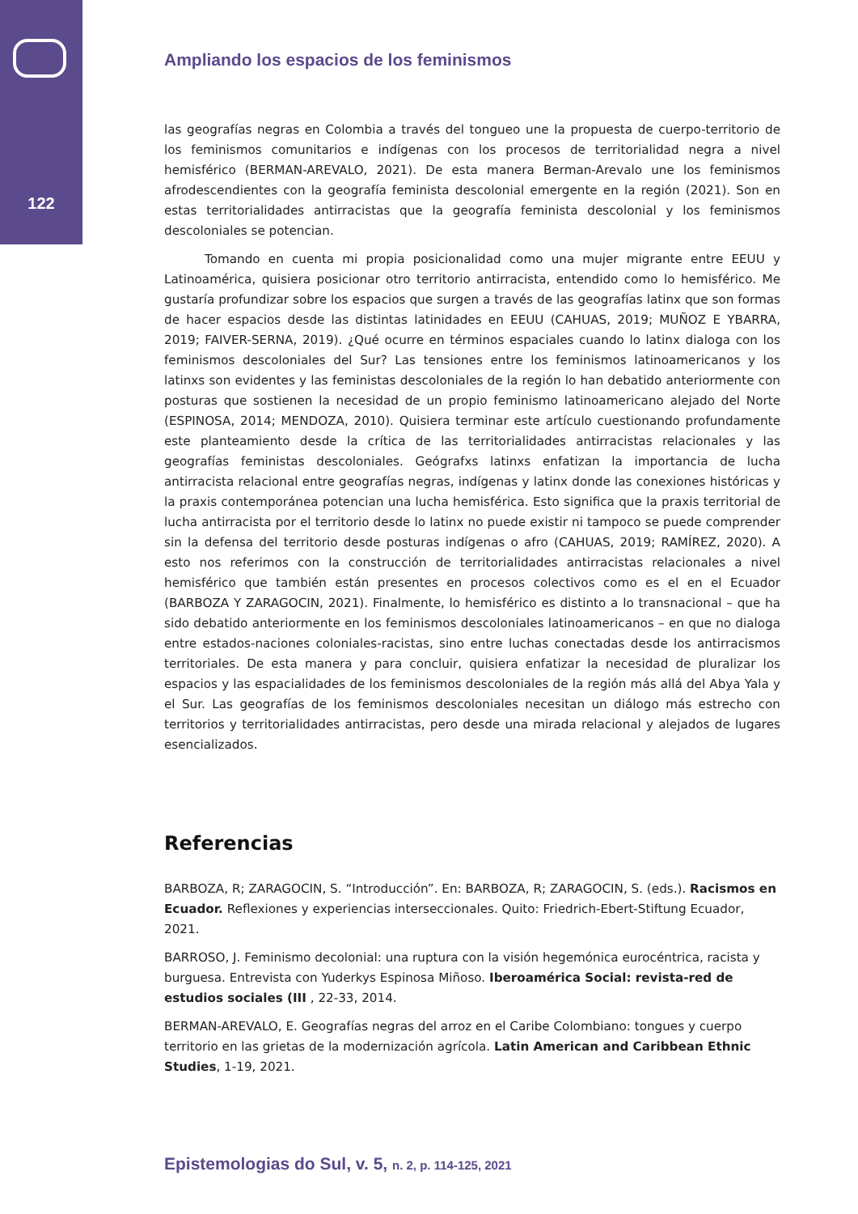122
Ampliando los espacios de los feminismos
las geografías negras en Colombia a través del tongueo une la propuesta de cuerpo-territorio de los feminismos comunitarios e indígenas con los procesos de territorialidad negra a nivel hemisférico (BERMAN-AREVALO, 2021). De esta manera Berman-Arevalo une los feminismos afrodescendientes con la geografía feminista descolonial emergente en la región (2021). Son en estas territorialidades antirracistas que la geografía feminista descolonial y los feminismos descoloniales se potencian.
Tomando en cuenta mi propia posicionalidad como una mujer migrante entre EEUU y Latinoamérica, quisiera posicionar otro territorio antirracista, entendido como lo hemisférico. Me gustaría profundizar sobre los espacios que surgen a través de las geografías latinx que son formas de hacer espacios desde las distintas latinidades en EEUU (CAHUAS, 2019; MUÑOZ E YBARRA, 2019; FAIVER-SERNA, 2019). ¿Qué ocurre en términos espaciales cuando lo latinx dialoga con los feminismos descoloniales del Sur? Las tensiones entre los feminismos latinoamericanos y los latinxs son evidentes y las feministas descoloniales de la región lo han debatido anteriormente con posturas que sostienen la necesidad de un propio feminismo latinoamericano alejado del Norte (ESPINOSA, 2014; MENDOZA, 2010). Quisiera terminar este artículo cuestionando profundamente este planteamiento desde la crítica de las territorialidades antirracistas relacionales y las geografías feministas descoloniales. Geógrafxs latinxs enfatizan la importancia de lucha antirracista relacional entre geografías negras, indígenas y latinx donde las conexiones históricas y la praxis contemporánea potencian una lucha hemisférica. Esto significa que la praxis territorial de lucha antirracista por el territorio desde lo latinx no puede existir ni tampoco se puede comprender sin la defensa del territorio desde posturas indígenas o afro (CAHUAS, 2019; RAMÍREZ, 2020). A esto nos referimos con la construcción de territorialidades antirracistas relacionales a nivel hemisférico que también están presentes en procesos colectivos como es el en el Ecuador (BARBOZA Y ZARAGOCIN, 2021). Finalmente, lo hemisférico es distinto a lo transnacional – que ha sido debatido anteriormente en los feminismos descoloniales latinoamericanos – en que no dialoga entre estados-naciones coloniales-racistas, sino entre luchas conectadas desde los antirracismos territoriales. De esta manera y para concluir, quisiera enfatizar la necesidad de pluralizar los espacios y las espacialidades de los feminismos descoloniales de la región más allá del Abya Yala y el Sur. Las geografías de los feminismos descoloniales necesitan un diálogo más estrecho con territorios y territorialidades antirracistas, pero desde una mirada relacional y alejados de lugares esencializados.
Referencias
BARBOZA, R; ZARAGOCIN, S. “Introducción”. En: BARBOZA, R; ZARAGOCIN, S. (eds.). Racismos en Ecuador. Reflexiones y experiencias interseccionales. Quito: Friedrich-Ebert-Stiftung Ecuador, 2021.
BARROSO, J. Feminismo decolonial: una ruptura con la visión hegemónica eurocéntrica, racista y burguesa. Entrevista con Yuderkys Espinosa Miñoso. Iberoamérica Social: revista-red de estudios sociales (III , 22-33, 2014.
BERMAN-AREVALO, E. Geografías negras del arroz en el Caribe Colombiano: tongues y cuerpo territorio en las grietas de la modernización agrícola. Latin American and Caribbean Ethnic Studies, 1-19, 2021.
Epistemologias do Sul, v. 5, n. 2, p. 114-125, 2021